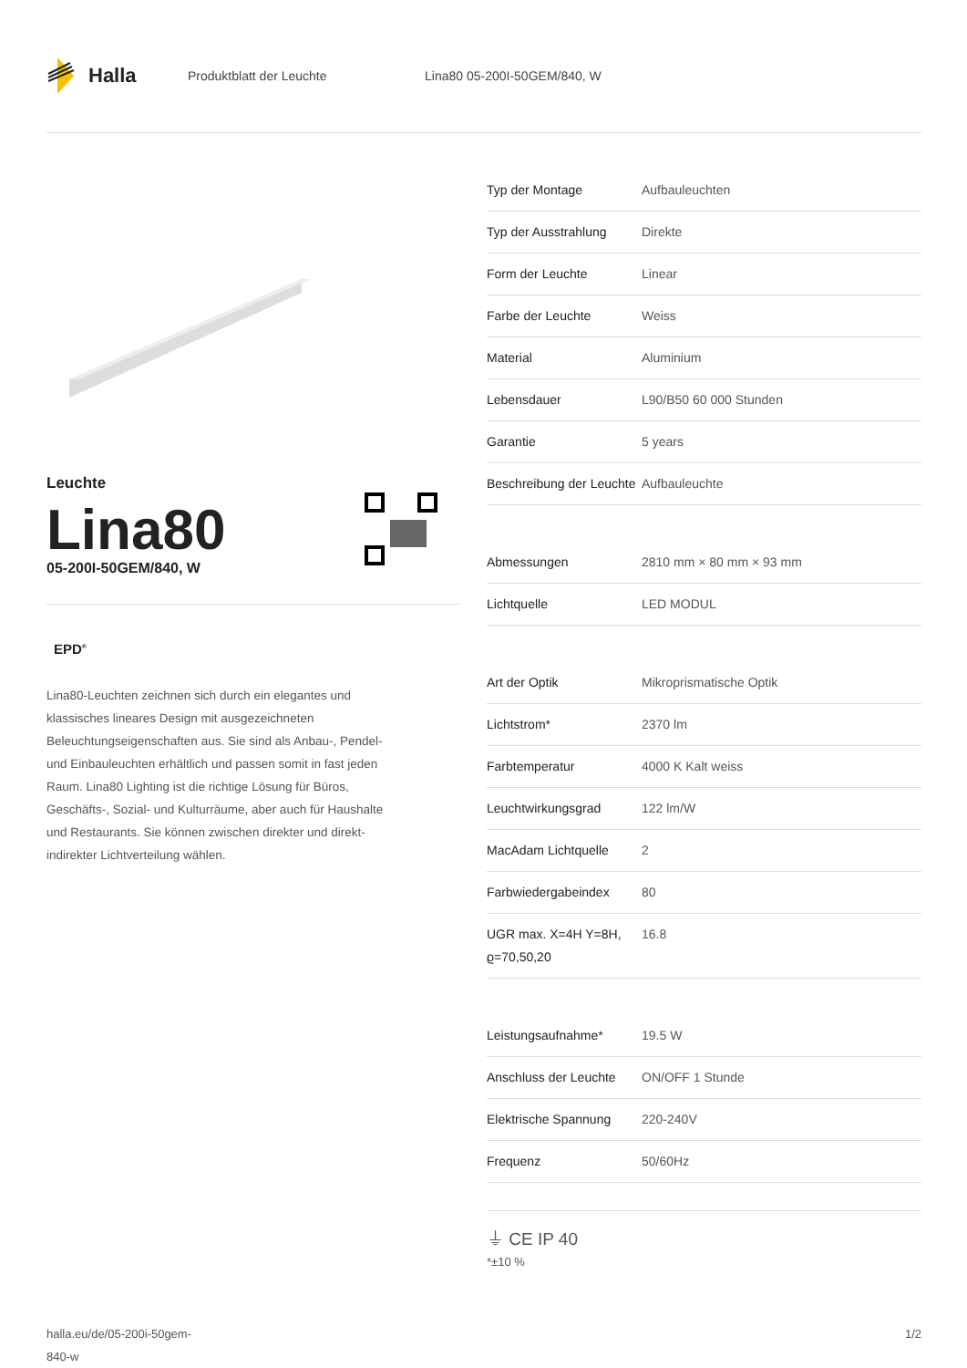Halla
Produktblatt der Leuchte Lina80 05-200I-50GEM/840, W
Leuchte
Lina80
05-200I-50GEM/840, W
EPD<sup>®</sup>
Lina80-Leuchten zeichnen sich durch ein elegantes und klassisches lineares Design mit ausgezeichneten Beleuchtungseigenschaften aus. Sie sind als Anbau-, Pendel- und Einbauleuchten erhältlich und passen somit in fast jeden Raum. Lina80 Lighting ist die richtige Lösung für Büros, Geschäfts-, Sozial- und Kulturräume, aber auch für Haushalte und Restaurants. Sie können zwischen direkter und direkt-indirekter Lichtverteilung wählen.
| Typ der Montage | Aufbauleuchten |
| Typ der Ausstrahlung | Direkte |
| Form der Leuchte | Linear |
| Farbe der Leuchte | Weiss |
| Material | Aluminium |
| Lebensdauer | L90/B50 60 000 Stunden |
| Garantie | 5 years |
| Beschreibung der Leuchte | Aufbauleuchte |
| Abmessungen | 2810 mm × 80 mm × 93 mm |
| Lichtquelle | LED MODUL |
| Art der Optik | Mikroprismatische Optik |
| Lichtstrom* | 2370 lm |
| Farbtemperatur | 4000 K Kalt weiss |
| Leuchtwirkungsgrad | 122 lm/W |
| MacAdam Lichtquelle | 2 |
| Farbwiedergabeindex | 80 |
| UGR max. X=4H Y=8H, ϱ=70,50,20 | 16.8 |
| Leistungsaufnahme* | 19.5 W |
| Anschluss der Leuchte | ON/OFF 1 Stunde |
| Elektrische Spannung | 220-240V |
| Frequenz | 50/60Hz |
⏚ CE IP 40
*±10 %
halla.eu/de/05-200i-50gem-
840-w
1/2